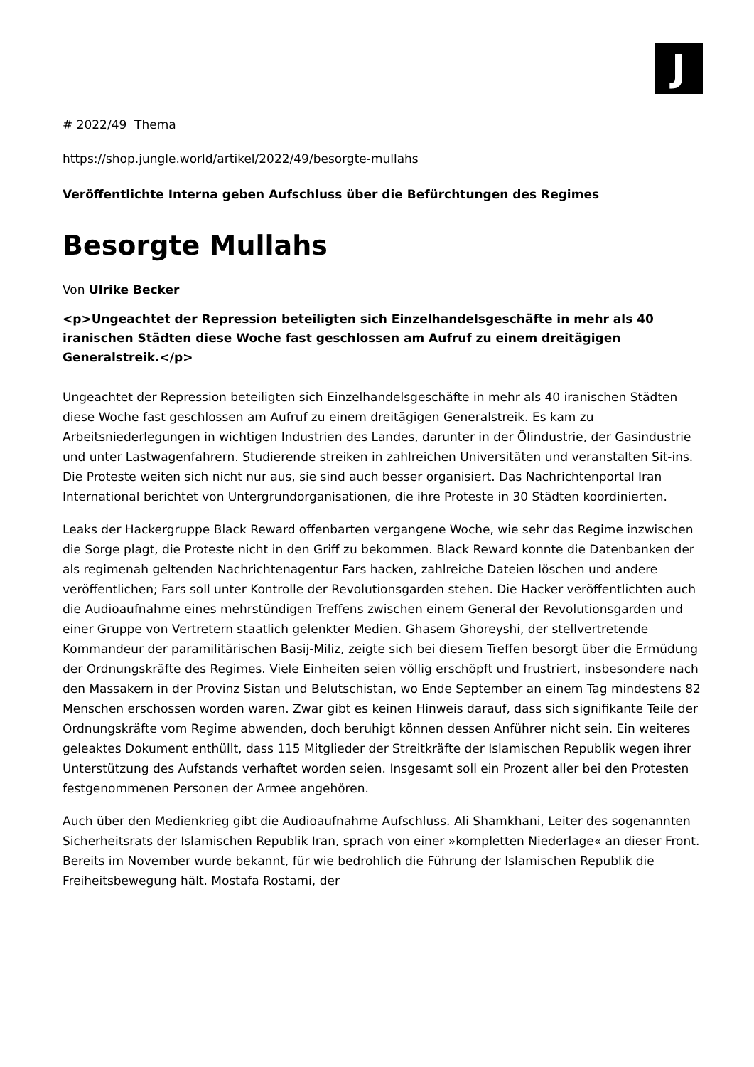J
# 2022/49 Thema
https://shop.jungle.world/artikel/2022/49/besorgte-mullahs
Veröffentlichte Interna geben Aufschluss über die Befürchtungen des Regimes
Besorgte Mullahs
Von Ulrike Becker
<p>Ungeachtet der Repression beteiligten sich Einzelhandelsgeschäfte in mehr als 40 iranischen Städten diese Woche fast geschlossen am Aufruf zu einem dreitägigen Generalstreik.</p>
Ungeachtet der Repression beteiligten sich Einzelhandelsgeschäfte in mehr als 40 iranischen Städten diese Woche fast geschlossen am Aufruf zu einem dreitägigen Generalstreik. Es kam zu Arbeitsniederlegungen in wichtigen Industrien des Landes, darunter in der Ölindustrie, der Gasindustrie und unter Lastwagenfahrern. Studierende streiken in zahlreichen Universitäten und veranstalten Sit-ins. Die Proteste weiten sich nicht nur aus, sie sind auch besser organisiert. Das Nachrichtenportal Iran International berichtet von Untergrundorganisationen, die ihre Proteste in 30 Städten koordinierten.
Leaks der Hackergruppe Black Reward offenbarten vergangene Woche, wie sehr das Regime inzwischen die Sorge plagt, die Proteste nicht in den Griff zu bekommen. Black Reward konnte die Datenbanken der als regimenah geltenden Nachrichtenagentur Fars hacken, zahlreiche Dateien löschen und andere veröffentlichen; Fars soll unter Kontrolle der Revolutionsgarden stehen. Die Hacker veröffentlichten auch die Audioaufnahme eines mehrstündigen Treffens zwischen einem General der Revolutionsgarden und einer Gruppe von Vertretern staatlich gelenkter Medien. Ghasem Ghoreyshi, der stellvertretende Kommandeur der paramilitärischen Basij-Miliz, zeigte sich bei diesem Treffen besorgt über die Ermüdung der Ordnungskräfte des Regimes. Viele Einheiten seien völlig erschöpft und frustriert, insbesondere nach den Massakern in der Provinz Sistan und Belutschistan, wo Ende September an einem Tag mindestens 82 Menschen erschossen worden waren. Zwar gibt es keinen Hinweis darauf, dass sich signifikante Teile der Ordnungskräfte vom Regime abwenden, doch beruhigt können dessen Anführer nicht sein. Ein weiteres geleaktes Dokument enthüllt, dass 115 Mitglieder der Streitkräfte der Islamischen Republik wegen ihrer Unterstützung des Aufstands verhaftet worden seien. Insgesamt soll ein Prozent aller bei den Protesten festgenommenen Personen der Armee angehören.
Auch über den Medienkrieg gibt die Audioaufnahme Aufschluss. Ali Shamkhani, Leiter des sogenannten Sicherheitsrats der Islamischen Republik Iran, sprach von einer »kompletten Niederlage« an dieser Front. Bereits im November wurde bekannt, für wie bedrohlich die Führung der Islamischen Republik die Freiheitsbewegung hält. Mostafa Rostami, der